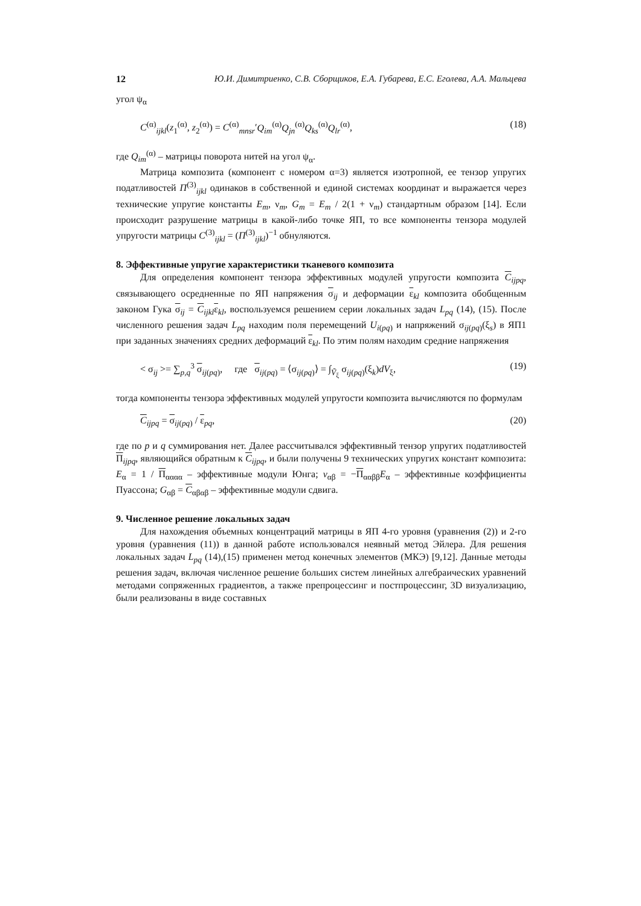12 Ю.И. Димитриенко, С.В. Сборщиков, Е.А. Губарева, Е.С. Еголева, А.А. Мальцева
угол ψ<sub>α</sub>
C<sup>(α)</sup><sub>ijkl</sub>(z<sub>1</sub><sup>(α)</sup>, z<sub>2</sub><sup>(α)</sup>) = C<sup>(α)</sup><sub>mnsr</sub>′Q<sub>im</sub><sup>(α)</sup>Q<sub>jn</sub><sup>(α)</sup>Q<sub>ks</sub><sup>(α)</sup>Q<sub>lr</sub><sup>(α)</sup>, (18)
где Q<sub>im</sub><sup>(α)</sup> – матрицы поворота нитей на угол ψ<sub>α</sub>.
Матрица композита (компонент с номером α=3) является изотропной, ее тензор упругих податливостей П<sup>(3)</sup><sub>ijkl</sub> одинаков в собственной и единой системах координат и выражается через технические упругие константы E<sub>m</sub>, ν<sub>m</sub>, G<sub>m</sub> = E<sub>m</sub> / 2(1 + ν<sub>m</sub>) стандартным образом [14]. Если происходит разрушение матрицы в какой-либо точке ЯП, то все компоненты тензора модулей упругости матрицы C<sup>(3)</sup><sub>ijkl</sub> = (П<sup>(3)</sup><sub>ijkl</sub>)<sup>−1</sup> обнуляются.
8. Эффективные упругие характеристики тканевого композита
Для определения компонент тензора эффективных модулей упругости композита C<sub>ijpq</sub>, связывающего осредненные по ЯП напряжения σ<sub>ij</sub> и деформации ε<sub>kl</sub> композита обобщенным законом Гука σ<sub>ij</sub> = C<sub>ijkl</sub>ε<sub>kl</sub>, воспользуемся решением серии локальных задач L<sub>pq</sub> (14), (15). После численного решения задач L<sub>pq</sub> находим поля перемещений U<sub>i(pq)</sub> и напряжений σ<sub>ij(pq)</sub>(ξ<sub>s</sub>) в ЯП1 при заданных значениях средних деформаций ε<sub>kl</sub>. По этим полям находим средние напряжения
< σ<sub>ij</sub> >= ∑<sub>p,q</sub><sup>3</sup> σ<sub>ij(pq)</sub>, где σ<sub>ij(pq)</sub> = ⟨σ<sub>ij(pq)</sub>⟩ = ∫<sub>Ṽ<sub>ξ</sub></sub> σ<sub>ij(pq)</sub>(ξ<sub>k</sub>)dV<sub>ξ</sub>, (19)
тогда компоненты тензора эффективных модулей упругости композита вычисляются по формулам
C<sub>ijpq</sub> = σ<sub>ij(pq)</sub> / ε<sub>pq</sub>, (20)
где по p и q суммирования нет. Далее рассчитывался эффективный тензор упругих податливостей П<sub>ijpq</sub>, являющийся обратным к C<sub>ijpq</sub>, и были получены 9 технических упругих констант композита: E<sub>α</sub> = 1 / П<sub>αααα</sub> – эффективные модули Юнга; ν<sub>αβ</sub> = −П<sub>ααββ</sub>E<sub>α</sub> – эффективные коэффициенты Пуассона; G<sub>αβ</sub> = C<sub>αβαβ</sub> – эффективные модули сдвига.
9. Численное решение локальных задач
Для нахождения объемных концентраций матрицы в ЯП 4-го уровня (уравнения (2)) и 2-го уровня (уравнения (11)) в данной работе использовался неявный метод Эйлера. Для решения локальных задач L<sub>pq</sub> (14),(15) применен метод конечных элементов (МКЭ) [9,12]. Данные методы решения задач, включая численное решение больших систем линейных алгебраических уравнений методами сопряженных градиентов, а также препроцессинг и постпроцессинг, 3D визуализацию, были реализованы в виде составных